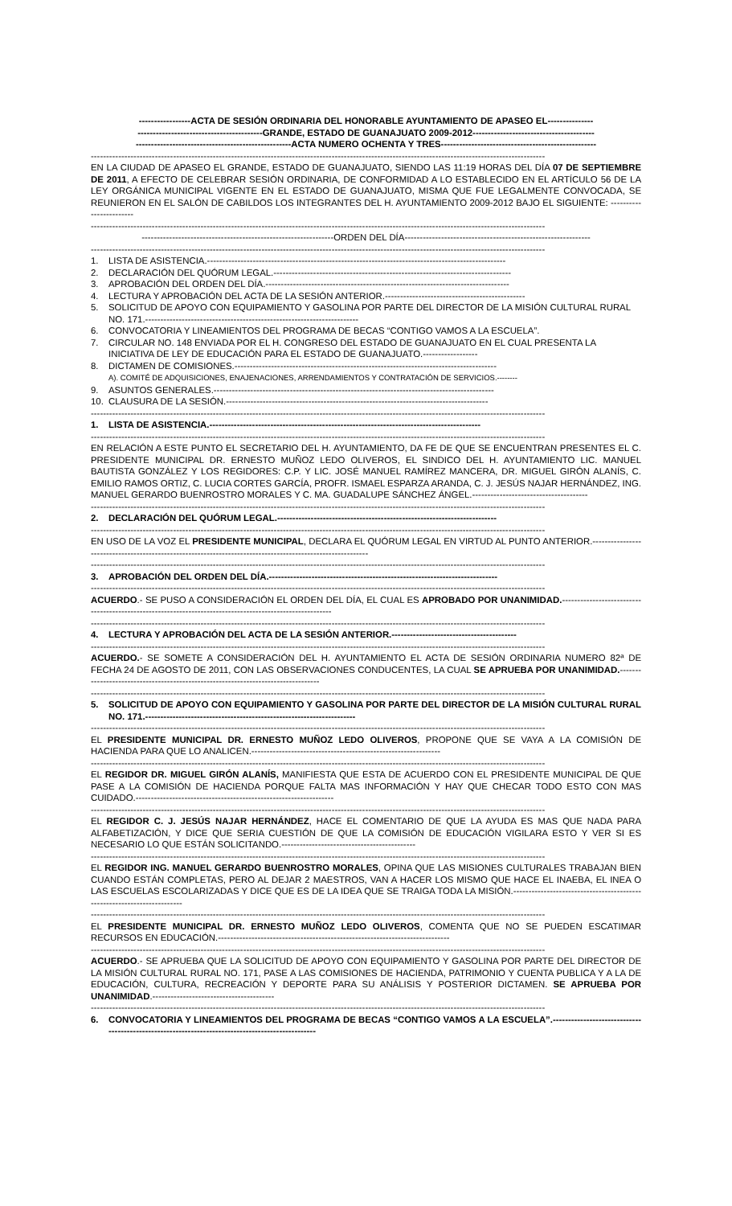-----------------ACTA DE SESIÓN ORDINARIA DEL HONORABLE AYUNTAMIENTO DE APASEO EL---------------
-----------------------------------------GRANDE, ESTADO DE GUANAJUATO 2009-2012----------------------------------------
---------------------------------------------------ACTA NUMERO OCHENTA Y TRES---------------------------------------------------
-----------------------------------------------------------------------------------------------------------------------------------------------------
EN LA CIUDAD DE APASEO EL GRANDE, ESTADO DE GUANAJUATO, SIENDO LAS 11:19 HORAS DEL DÍA 07 DE SEPTIEMBRE DE 2011, A EFECTO DE CELEBRAR SESIÓN ORDINARIA, DE CONFORMIDAD A LO ESTABLECIDO EN EL ARTÍCULO 56 DE LA LEY ORGÁNICA MUNICIPAL VIGENTE EN EL ESTADO DE GUANAJUATO, MISMA QUE FUE LEGALMENTE CONVOCADA, SE REUNIERON EN EL SALÓN DE CABILDOS LOS INTEGRANTES DEL H. AYUNTAMIENTO 2009-2012 BAJO EL SIGUIENTE: ------------------------
-----------------------------------------------------------------------------------------------------------------------------------------------------
---------------------------------------------------------------ORDEN DEL DÍA-------------------------------------------------------------
-----------------------------------------------------------------------------------------------------------------------------------------------------
1. LISTA DE ASISTENCIA.--------------------------------------------------------------------------------------------------
2. DECLARACIÓN DEL QUÓRUM LEGAL.------------------------------------------------------------------------------
3. APROBACIÓN DEL ORDEN DEL DÍA.--------------------------------------------------------------------------------
4. LECTURA Y APROBACIÓN DEL ACTA DE LA SESIÓN ANTERIOR.----------------------------------------------
5. SOLICITUD DE APOYO CON EQUIPAMIENTO Y GASOLINA POR PARTE DEL DIRECTOR DE LA MISIÓN CULTURAL RURAL NO. 171.----------------------------------------------------------------------
6. CONVOCATORIA Y LINEAMIENTOS DEL PROGRAMA DE BECAS “CONTIGO VAMOS A LA ESCUELA”.
7. CIRCULAR NO. 148 ENVIADA POR EL H. CONGRESO DEL ESTADO DE GUANAJUATO EN EL CUAL PRESENTA LA INICIATIVA DE LEY DE EDUCACIÓN PARA EL ESTADO DE GUANAJUATO.------------------
8. DICTAMEN DE COMISIONES.--------------------------------------------------------------------------------------
A). COMITÉ DE ADQUISICIONES, ENAJENACIONES, ARRENDAMIENTOS Y CONTRATACIÓN DE SERVICIOS.--------
9. ASUNTOS GENERALES.--------------------------------------------------------------------------------------------
10. CLAUSURA DE LA SESIÓN.--------------------------------------------------------------------------------------
-----------------------------------------------------------------------------------------------------------------------------------------------------
1. LISTA DE ASISTENCIA.-----------------------------------------------------------------------------------------
-----------------------------------------------------------------------------------------------------------------------------------------------------
EN RELACIÓN A ESTE PUNTO EL SECRETARIO DEL H. AYUNTAMIENTO, DA FE DE QUE SE ENCUENTRAN PRESENTES EL C. PRESIDENTE MUNICIPAL DR. ERNESTO MUÑOZ LEDO OLIVEROS, EL SINDICO DEL H. AYUNTAMIENTO LIC. MANUEL BAUTISTA GONZÁLEZ Y LOS REGIDORES: C.P. Y LIC. JOSÉ MANUEL RAMÍREZ MANCERA, DR. MIGUEL GIRÓN ALANÍS, C. EMILIO RAMOS ORTIZ, C. LUCIA CORTES GARCÍA, PROFR. ISMAEL ESPARZA ARANDA, C. J. JESÚS NAJAR HERNÁNDEZ, ING. MANUEL GERARDO BUENROSTRO MORALES Y C. MA. GUADALUPE SÁNCHEZ ÁNGEL.--------------------------------------
-----------------------------------------------------------------------------------------------------------------------------------------------------
2. DECLARACIÓN DEL QUÓRUM LEGAL.------------------------------------------------------------------------
-----------------------------------------------------------------------------------------------------------------------------------------------------
EN USO DE LA VOZ EL PRESIDENTE MUNICIPAL, DECLARA EL QUÓRUM LEGAL EN VIRTUD AL PUNTO ANTERIOR.-----------------------------------------------------------------------------------------------------------
-----------------------------------------------------------------------------------------------------------------------------------------------------
3. APROBACIÓN DEL ORDEN DEL DÍA.---------------------------------------------------------------------------
-----------------------------------------------------------------------------------------------------------------------------------------------------
ACUERDO.- SE PUSO A CONSIDERACIÓN EL ORDEN DEL DÍA, EL CUAL ES APROBADO POR UNANIMIDAD.---------------------------------------------------------------------------------------------------------
-----------------------------------------------------------------------------------------------------------------------------------------------------
4. LECTURA Y APROBACIÓN DEL ACTA DE LA SESIÓN ANTERIOR.-----------------------------------------
-----------------------------------------------------------------------------------------------------------------------------------------------------
ACUERDO.- SE SOMETE A CONSIDERACIÓN DEL H. AYUNTAMIENTO EL ACTA DE SESIÓN ORDINARIA NUMERO 82ª DE FECHA 24 DE AGOSTO DE 2011, CON LAS OBSERVACIONES CONDUCENTES, LA CUAL SE APRUEBA POR UNANIMIDAD.----------------------------------------------------------------------------------
-----------------------------------------------------------------------------------------------------------------------------------------------------
5. SOLICITUD DE APOYO CON EQUIPAMIENTO Y GASOLINA POR PARTE DEL DIRECTOR DE LA MISIÓN CULTURAL RURAL NO. 171.---------------------------------------------------------------------
-----------------------------------------------------------------------------------------------------------------------------------------------------
EL PRESIDENTE MUNICIPAL DR. ERNESTO MUÑOZ LEDO OLIVEROS, PROPONE QUE SE VAYA A LA COMISIÓN DE HACIENDA PARA QUE LO ANALICEN.--------------------------------------------------------------
-----------------------------------------------------------------------------------------------------------------------------------------------------
EL REGIDOR DR. MIGUEL GIRÓN ALANÍS, MANIFIESTA QUE ESTA DE ACUERDO CON EL PRESIDENTE MUNICIPAL DE QUE PASE A LA COMISIÓN DE HACIENDA PORQUE FALTA MAS INFORMACIÓN Y HAY QUE CHECAR TODO ESTO CON MAS CUIDADO.-----------------------------------------------------------------
-----------------------------------------------------------------------------------------------------------------------------------------------------
EL REGIDOR C. J. JESÚS NAJAR HERNÁNDEZ, HACE EL COMENTARIO DE QUE LA AYUDA ES MAS QUE NADA PARA ALFABETIZACIÓN, Y DICE QUE SERIA CUESTIÓN DE QUE LA COMISIÓN DE EDUCACIÓN VIGILARA ESTO Y VER SI ES NECESARIO LO QUE ESTÁN SOLICITANDO.--------------------------------------------
-----------------------------------------------------------------------------------------------------------------------------------------------------
EL REGIDOR ING. MANUEL GERARDO BUENROSTRO MORALES, OPINA QUE LAS MISIONES CULTURALES TRABAJAN BIEN CUANDO ESTÁN COMPLETAS, PERO AL DEJAR 2 MAESTROS, VAN A HACER LOS MISMO QUE HACE EL INAEBA, EL INEA O LAS ESCUELAS ESCOLARIZADAS Y DICE QUE ES DE LA IDEA QUE SE TRAIGA TODA LA MISIÓN.------------------------------------------------------------------------
-----------------------------------------------------------------------------------------------------------------------------------------------------
EL PRESIDENTE MUNICIPAL DR. ERNESTO MUÑOZ LEDO OLIVEROS, COMENTA QUE NO SE PUEDEN ESCATIMAR RECURSOS EN EDUCACIÓN.----------------------------------------------------------------------------
-----------------------------------------------------------------------------------------------------------------------------------------------------
ACUERDO.- SE APRUEBA QUE LA SOLICITUD DE APOYO CON EQUIPAMIENTO Y GASOLINA POR PARTE DEL DIRECTOR DE LA MISIÓN CULTURAL RURAL NO. 171, PASE A LAS COMISIONES DE HACIENDA, PATRIMONIO Y CUENTA PUBLICA Y A LA DE EDUCACIÓN, CULTURA, RECREACIÓN Y DEPORTE PARA SU ANÁLISIS Y POSTERIOR DICTAMEN. SE APRUEBA POR UNANIMIDAD.----------------------------------------
-----------------------------------------------------------------------------------------------------------------------------------------------------
6. CONVOCATORIA Y LINEAMIENTOS DEL PROGRAMA DE BECAS “CONTIGO VAMOS A LA ESCUELA”.-------------------------------------------------------------------------------------------------